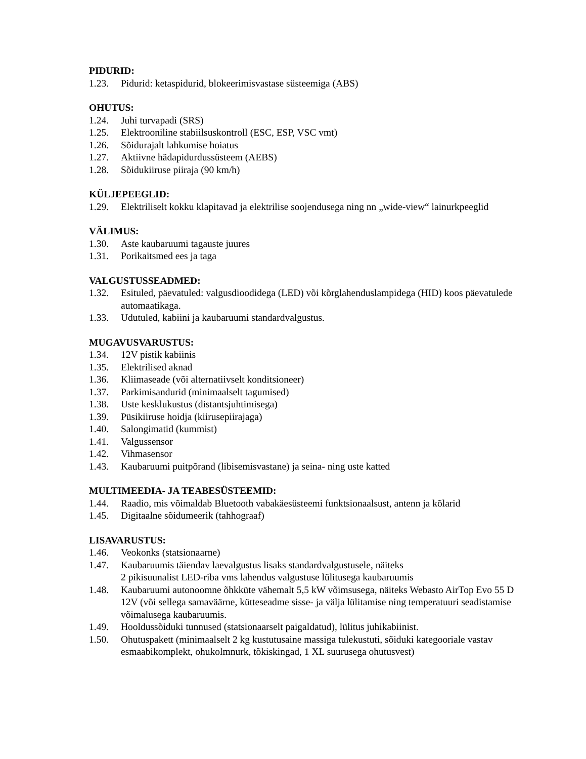PIDURID:
1.23. Pidurid: ketaspidurid, blokeerimisvastase süsteemiga (ABS)
OHUTUS:
1.24. Juhi turvapadi (SRS)
1.25. Elektrooniline stabiilsuskontroll (ESC, ESP, VSC vmt)
1.26. Sõidurajalt lahkumise hoiatus
1.27. Aktiivne hädapidurdussüsteem (AEBS)
1.28. Sõidukiiruse piiraja (90 km/h)
KÜLJEPEEGLID:
1.29. Elektriliselt kokku klapitavad ja elektrilise soojendusega ning nn „wide-view“ lainurkpeeglid
VÄLIMUS:
1.30. Aste kaubaruumi tagauste juures
1.31. Porikaitsmed ees ja taga
VALGUSTUSSEADMED:
1.32. Esituled, päevatuled: valgusdioodidega (LED) või kõrglahenduslampidega (HID) koos päevatulede automaatikaga.
1.33. Udutuled, kabiini ja kaubaruumi standardvalgustus.
MUGAVUSVARUSTUS:
1.34. 12V pistik kabiinis
1.35. Elektrilised aknad
1.36. Kliimaseade (või alternatiivselt konditsioneer)
1.37. Parkimisandurid (minimaalselt tagumised)
1.38. Uste kesklukustus (distantsjuhtimisega)
1.39. Püsikiiruse hoidja (kiirusepiirajaga)
1.40. Salongimatid (kummist)
1.41. Valgussensor
1.42. Vihmasensor
1.43. Kaubaruumi puitpõrand (libisemisvastane) ja seina- ning uste katted
MULTIMEEDIA- JA TEABESÜSTEEMID:
1.44. Raadio, mis võimaldab Bluetooth vabakäesüsteemi funktsionaalsust, antenn ja kõlarid
1.45. Digitaalne sõidumeerik (tahhograaf)
LISAVARUSTUS:
1.46. Veokonks (statsionaarne)
1.47. Kaubaruumis täiendav laevalgustus lisaks standardvalgustusele, näiteks
2 pikisuunalist LED-riba vms lahendus valgustuse lülitusega kaubaruumis
1.48. Kaubaruumi autonoomne õhkküte vähemalt 5,5 kW võimsusega, näiteks Webasto AirTop Evo 55 D 12V (või sellega samaväärne, kütteseadme sisse- ja välja lülitamise ning temperatuuri seadistamise võimalusega kaubaruumis.
1.49. Hooldussõiduki tunnused (statsionaarselt paigaldatud), lülitus juhikabiinist.
1.50. Ohutuspakett (minimaalselt 2 kg kustutusaine massiga tulekustuti, sõiduki kategooriale vastav esmaabikomplekt, ohukolmnurk, tõkiskingad, 1 XL suurusega ohutusvest)